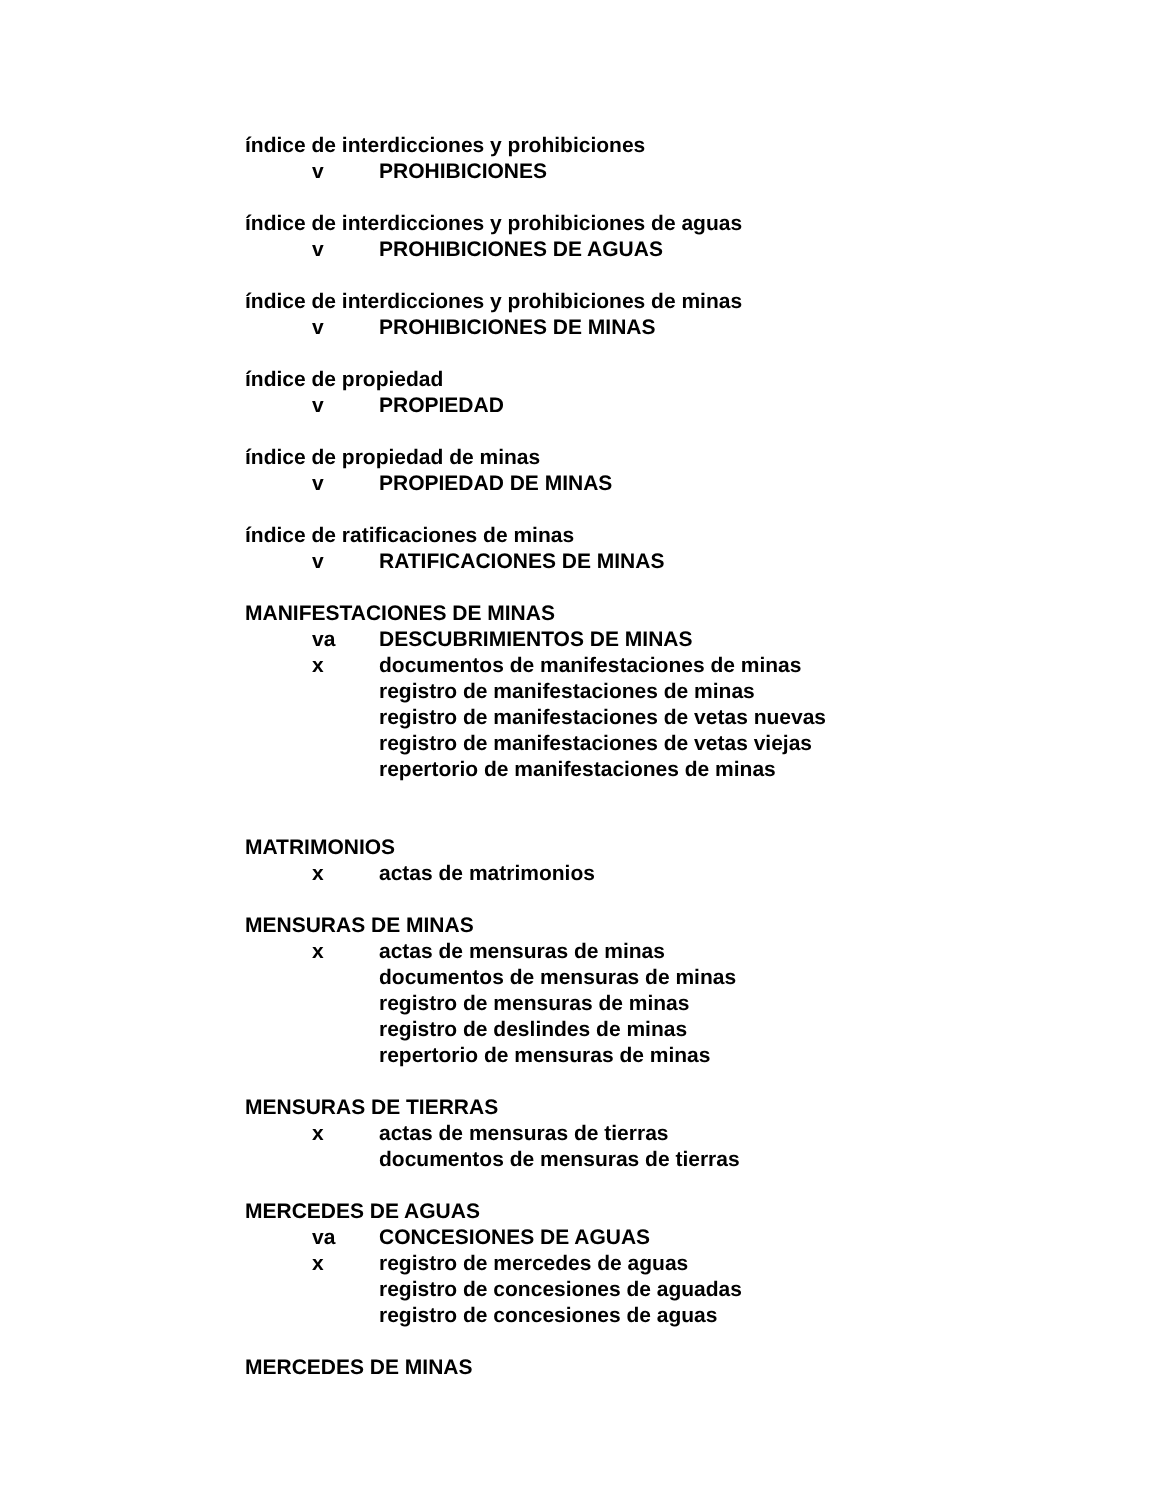índice de interdicciones y prohibiciones
v PROHIBICIONES
índice de interdicciones y prohibiciones de aguas
v PROHIBICIONES DE AGUAS
índice de interdicciones y prohibiciones de minas
v PROHIBICIONES DE MINAS
índice de propiedad
v PROPIEDAD
índice de propiedad de minas
v PROPIEDAD DE MINAS
índice de ratificaciones de minas
v RATIFICACIONES DE MINAS
MANIFESTACIONES DE MINAS
va DESCUBRIMIENTOS DE MINAS
x documentos de manifestaciones de minas
registro de manifestaciones de minas
registro de manifestaciones de vetas nuevas
registro de manifestaciones de vetas viejas
repertorio de manifestaciones de minas
MATRIMONIOS
x actas de matrimonios
MENSURAS DE MINAS
x actas de mensuras de minas
documentos de mensuras de minas
registro de mensuras de minas
registro de deslindes de minas
repertorio de mensuras de minas
MENSURAS DE TIERRAS
x actas de mensuras de tierras
documentos de mensuras de tierras
MERCEDES DE AGUAS
va CONCESIONES DE AGUAS
x registro de mercedes de aguas
registro de concesiones de aguadas
registro de concesiones de aguas
MERCEDES DE MINAS